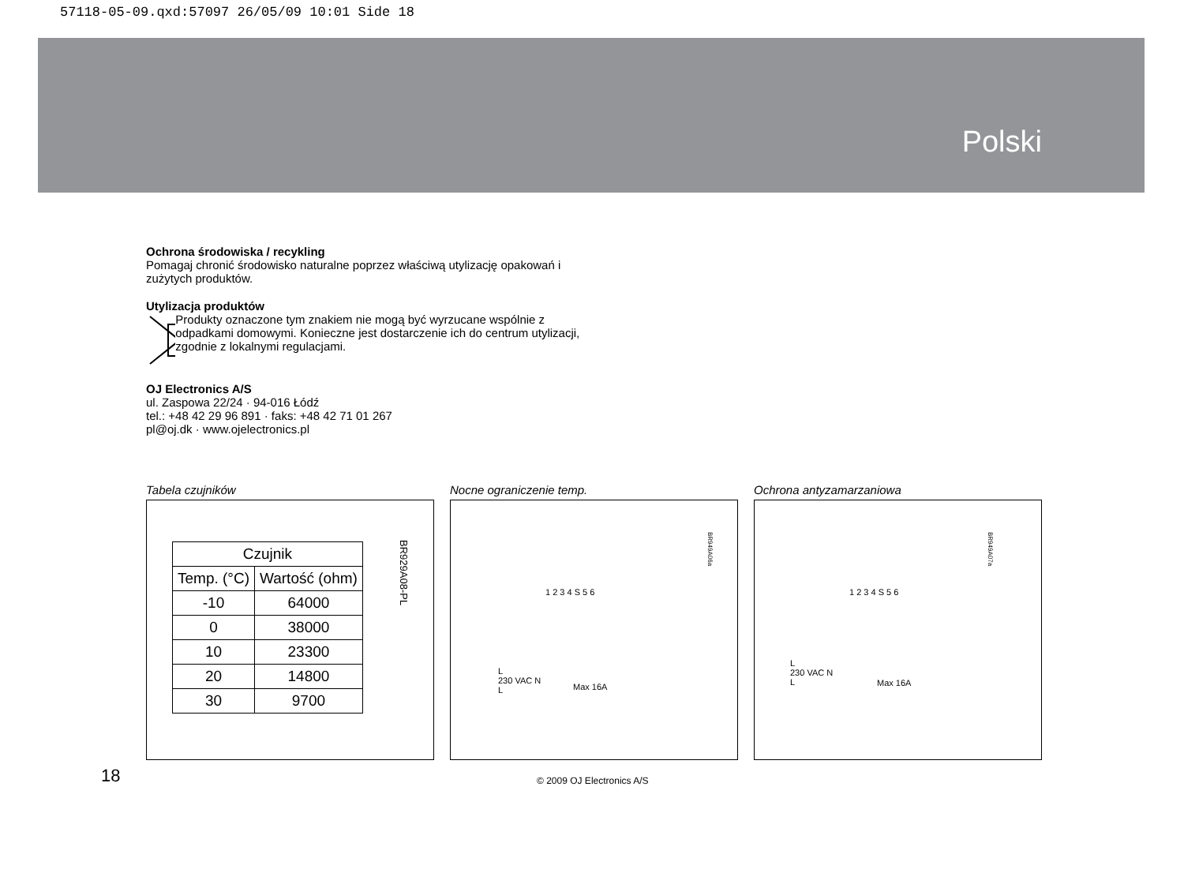57118-05-09.qxd:57097 26/05/09 10:01 Side 18
Polski
Ochrona środowiska / recykling
Pomagaj chronić środowisko naturalne poprzez właściwą utylizację opakowań i zużytych produktów.
Utylizacja produktów
Produkty oznaczone tym znakiem nie mogą być wyrzucane wspólnie z odpadkami domowymi. Konieczne jest dostarczenie ich do centrum utylizacji, zgodnie z lokalnymi regulacjami.
OJ Electronics A/S
ul. Zaspowa 22/24 · 94-016 Łódź
tel.: +48 42 29 96 891 · faks: +48 42 71 01 267
pl@oj.dk · www.ojelectronics.pl
Tabela czujników
| Czujnik | |
| --- | --- |
| Temp. (°C) | Wartość (ohm) |
| -10 | 64000 |
| 0 | 38000 |
| 10 | 23300 |
| 20 | 14800 |
| 30 | 9700 |
BR929A08-PL
Nocne ograniczenie temp.
1 2 3 4 S 5 6
L
230 VAC N
L
Max 16A
BR949A06a
Ochrona antyzamarzaniowa
1 2 3 4 S 5 6
L
230 VAC N
L
Max 16A
BR949A07a
18 © 2009 OJ Electronics A/S